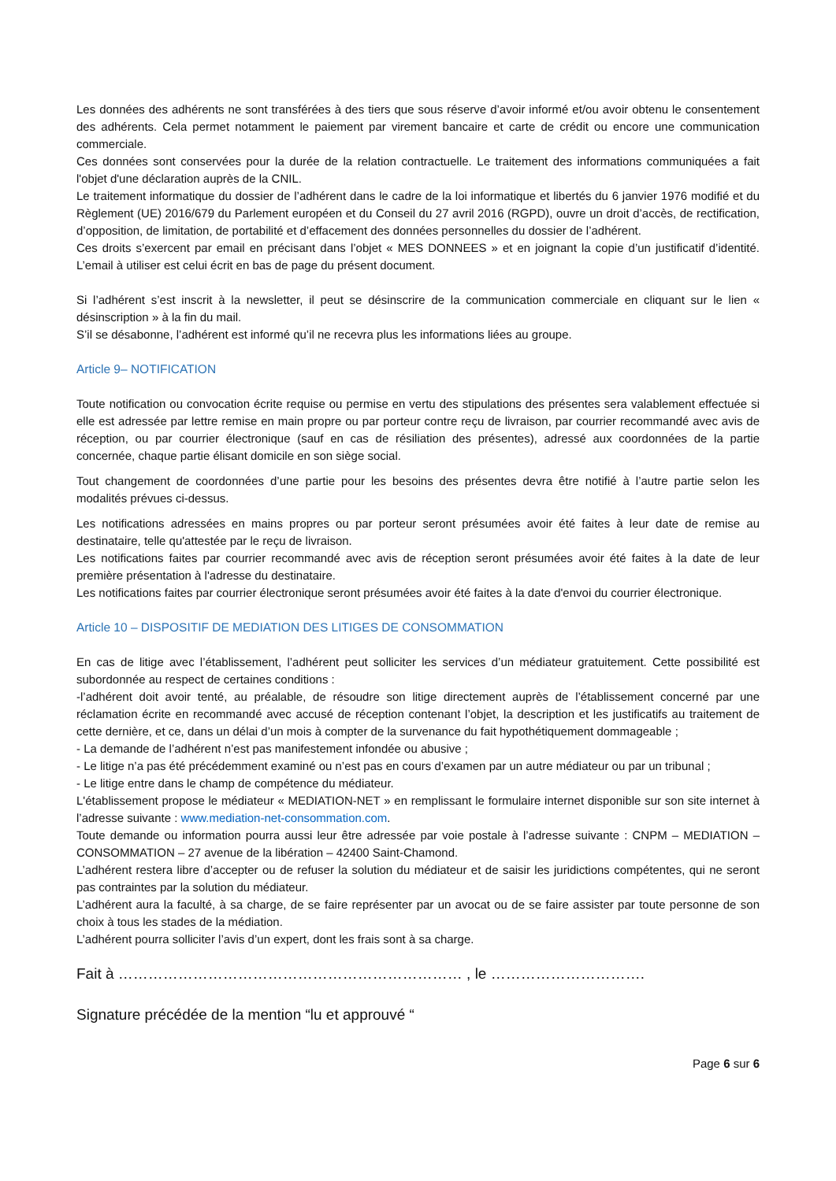Les données des adhérents ne sont transférées à des tiers que sous réserve d’avoir informé et/ou avoir obtenu le consentement des adhérents. Cela permet notamment le paiement par virement bancaire et carte de crédit ou encore une communication commerciale.
Ces données sont conservées pour la durée de la relation contractuelle. Le traitement des informations communiquées a fait l'objet d'une déclaration auprès de la CNIL.
Le traitement informatique du dossier de l’adhérent dans le cadre de la loi informatique et libertés du 6 janvier 1976 modifié et du Règlement (UE) 2016/679 du Parlement européen et du Conseil du 27 avril 2016 (RGPD), ouvre un droit d’accès, de rectification, d’opposition, de limitation, de portabilité et d’effacement des données personnelles du dossier de l’adhérent.
Ces droits s’exercent par email en précisant dans l’objet « MES DONNEES » et en joignant la copie d’un justificatif d’identité. L’email à utiliser est celui écrit en bas de page du présent document.
Si l’adhérent s’est inscrit à la newsletter, il peut se désinscrire de la communication commerciale en cliquant sur le lien « désinscription » à la fin du mail.
S’il se désabonne, l’adhérent est informé qu’il ne recevra plus les informations liées au groupe.
Article 9– NOTIFICATION
Toute notification ou convocation écrite requise ou permise en vertu des stipulations des présentes sera valablement effectuée si elle est adressée par lettre remise en main propre ou par porteur contre reçu de livraison, par courrier recommandé avec avis de réception, ou par courrier électronique (sauf en cas de résiliation des présentes), adressé aux coordonnées de la partie concernée, chaque partie élisant domicile en son siège social.
Tout changement de coordonnées d’une partie pour les besoins des présentes devra être notifié à l’autre partie selon les modalités prévues ci-dessus.
Les notifications adressées en mains propres ou par porteur seront présumées avoir été faites à leur date de remise au destinataire, telle qu'attestée par le reçu de livraison.
Les notifications faites par courrier recommandé avec avis de réception seront présumées avoir été faites à la date de leur première présentation à l'adresse du destinataire.
Les notifications faites par courrier électronique seront présumées avoir été faites à la date d'envoi du courrier électronique.
Article 10 – DISPOSITIF DE MEDIATION DES LITIGES DE CONSOMMATION
En cas de litige avec l’établissement, l’adhérent peut solliciter les services d’un médiateur gratuitement. Cette possibilité est subordonnée au respect de certaines conditions :
-l’adhérent doit avoir tenté, au préalable, de résoudre son litige directement auprès de l’établissement concerné par une réclamation écrite en recommandé avec accusé de réception contenant l’objet, la description et les justificatifs au traitement de cette dernière, et ce, dans un délai d’un mois à compter de la survenance du fait hypothétiquement dommageable ;
- La demande de l’adhérent n’est pas manifestement infondée ou abusive ;
- Le litige n’a pas été précédemment examiné ou n’est pas en cours d’examen par un autre médiateur ou par un tribunal ;
- Le litige entre dans le champ de compétence du médiateur.
L'établissement propose le médiateur « MEDIATION-NET » en remplissant le formulaire internet disponible sur son site internet à l’adresse suivante : www.mediation-net-consommation.com.
Toute demande ou information pourra aussi leur être adressée par voie postale à l’adresse suivante : CNPM – MEDIATION – CONSOMMATION – 27 avenue de la libération – 42400 Saint-Chamond.
L’adhérent restera libre d’accepter ou de refuser la solution du médiateur et de saisir les juridictions compétentes, qui ne seront pas contraintes par la solution du médiateur.
L’adhérent aura la faculté, à sa charge, de se faire représenter par un avocat ou de se faire assister par toute personne de son choix à tous les stades de la médiation.
L’adhérent pourra solliciter l’avis d’un expert, dont les frais sont à sa charge.
Fait à …………………………………………………………… , le ………………………….
Signature précédée de la mention “lu et approuvé “
Page 6 sur 6